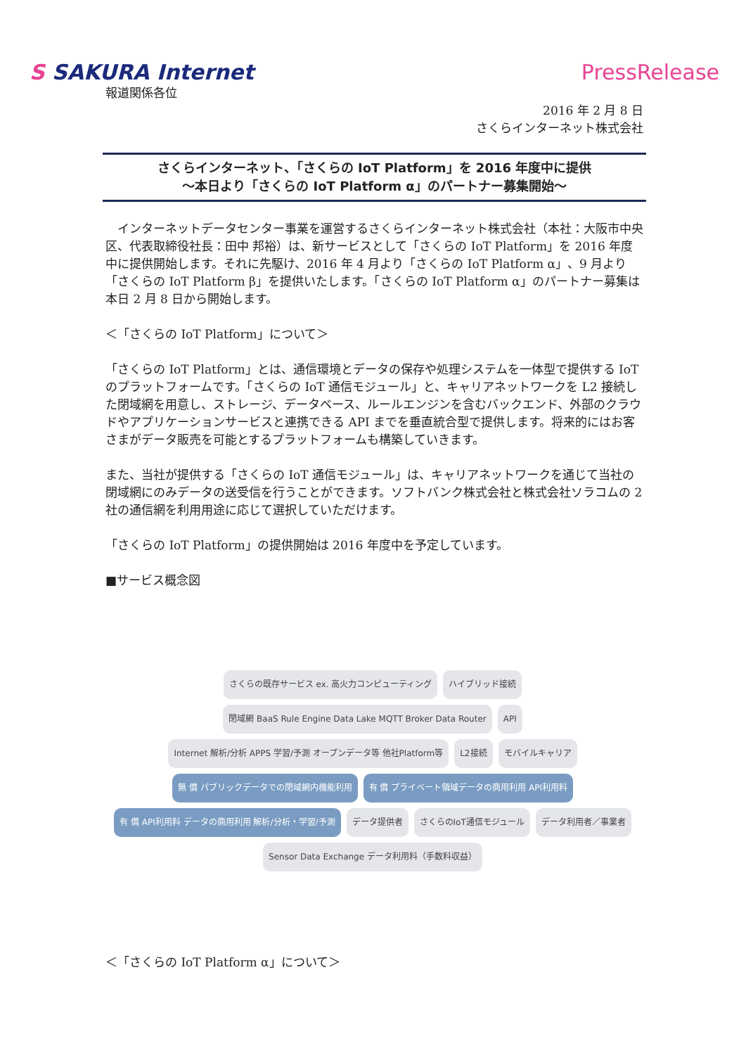S SAKURA Internet PressRelease
報道関係各位
2016 年 2 月 8 日
さくらインターネット株式会社
さくらインターネット、「さくらの IoT Platform」を 2016 年度中に提供
～本日より「さくらの IoT Platform α」のパートナー募集開始～
　インターネットデータセンター事業を運営するさくらインターネット株式会社（本社：大阪市中央区、代表取締役社長：田中 邦裕）は、新サービスとして「さくらの IoT Platform」を 2016 年度中に提供開始します。それに先駆け、2016 年 4 月より「さくらの IoT Platform α」、9 月より「さくらの IoT Platform β」を提供いたします。「さくらの IoT Platform α」のパートナー募集は本日 2 月 8 日から開始します。
＜「さくらの IoT Platform」について＞
「さくらの IoT Platform」とは、通信環境とデータの保存や処理システムを一体型で提供する IoT のプラットフォームです。「さくらの IoT 通信モジュール」と、キャリアネットワークを L2 接続した閉域網を用意し、ストレージ、データベース、ルールエンジンを含むバックエンド、外部のクラウドやアプリケーションサービスと連携できる API までを垂直統合型で提供します。将来的にはお客さまがデータ販売を可能とするプラットフォームも構築していきます。
また、当社が提供する「さくらの IoT 通信モジュール」は、キャリアネットワークを通じて当社の閉域網にのみデータの送受信を行うことができます。ソフトバンク株式会社と株式会社ソラコムの 2 社の通信網を利用用途に応じて選択していただけます。
「さくらの IoT Platform」の提供開始は 2016 年度中を予定しています。
■サービス概念図
さくらの既存サービス ex. 高火力コンピューティング
ハイブリッド接続
閉域網 BaaS Rule Engine Data Lake MQTT Broker Data Router
API
Internet 解析/分析 APPS 学習/予測 オープンデータ等 他社Platform等
L2接続
モバイルキャリア
無 償 パブリックデータでの閉域網内機能利用
有 償 プライベート領域データの商用利用 API利用料
有 償 API利用料 データの商用利用 解析/分析・学習/予測
データ提供者
さくらのIoT通信モジュール
データ利用者／事業者
Sensor Data Exchange データ利用料（手数料収益）
＜「さくらの IoT Platform α」について＞